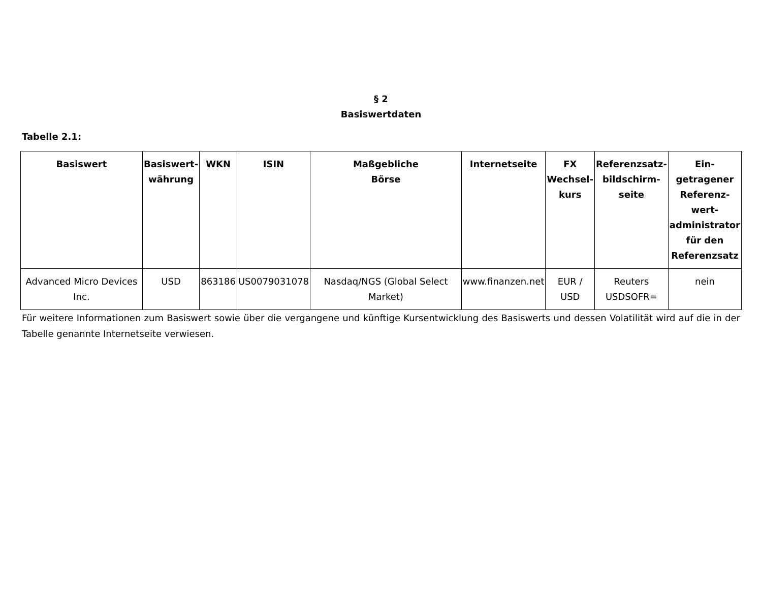§ 2
Basiswertdaten
Tabelle 2.1:
| Basiswert | Basiswert- währung | WKN | ISIN | Maßgebliche Börse | Internetseite | FX Wechsel- kurs | Referenzsatz- bildschirm- seite | Ein- getragener Referenz- wert- administrator für den Referenzsatz |
| --- | --- | --- | --- | --- | --- | --- | --- | --- |
| Advanced Micro Devices Inc. | USD | 863186 | US0079031078 | Nasdaq/NGS (Global Select Market) | www.finanzen.net | EUR / USD | Reuters USDSOFR= | nein |
Für weitere Informationen zum Basiswert sowie über die vergangene und künftige Kursentwicklung des Basiswerts und dessen Volatilität wird auf die in der Tabelle genannte Internetseite verwiesen.